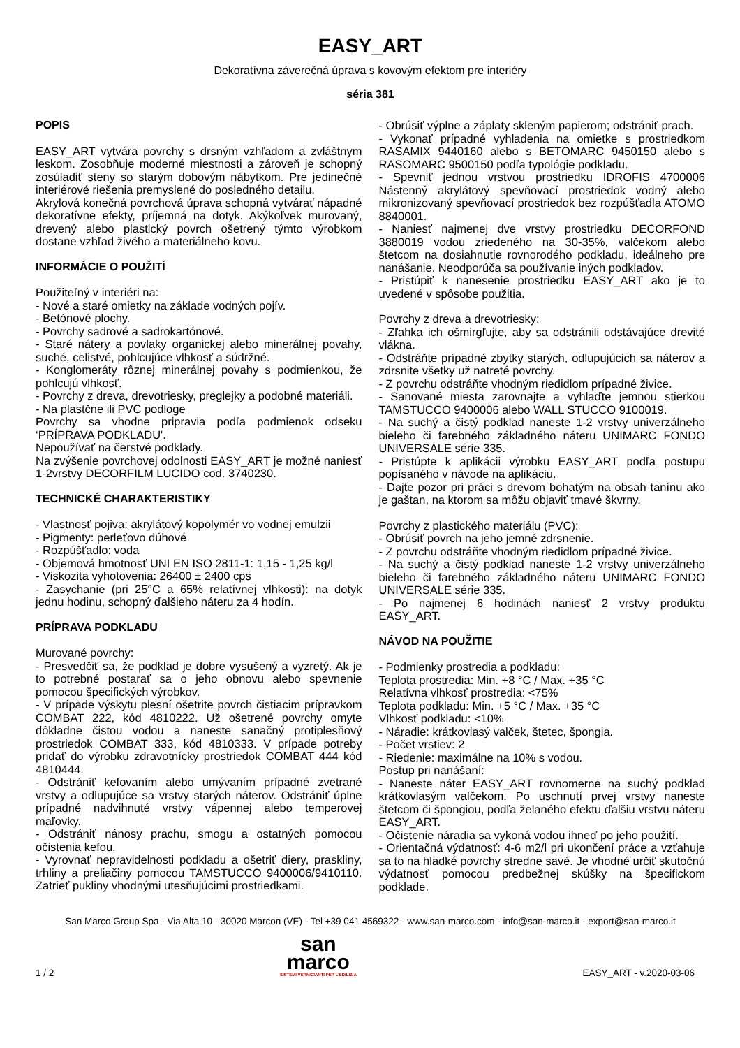EASY_ART
Dekoratívna záverečná úprava s kovovým efektom pre interiéry
séria 381
POPIS
EASY_ART vytvára povrchy s drsným vzhľadom a zvláštnym leskom. Zosobňuje moderné miestnosti a zároveň je schopný zosúladiť steny so starým dobovým nábytkom. Pre jedinečné interiérové riešenia premyslené do posledného detailu.
Akrylová konečná povrchová úprava schopná vytvárať nápadné dekoratívne efekty, príjemná na dotyk. Akýkoľvek murovaný, drevený alebo plastický povrch ošetrený týmto výrobkom dostane vzhľad živého a materiálneho kovu.
INFORMÁCIE O POUŽITÍ
Použiteľný v interiéri na:
- Nové a staré omietky na základe vodných pojív.
- Betónové plochy.
- Povrchy sadrové a sadrokartónové.
- Staré nátery a povlaky organickej alebo minerálnej povahy, suché, celistvé, pohlcujúce vlhkosť a súdržné.
- Konglomeráty rôznej minerálnej povahy s podmienkou, že pohlcujú vlhkosť.
- Povrchy z dreva, drevotriesky, preglejky a podobné materiáli.
- Na plastčne ili PVC podloge
Povrchy sa vhodne pripravia podľa podmienok odseku ‘PRÍPRAVA PODKLADU'.
Nepoužívať na čerstvé podklady.
Na zvýšenie povrchovej odolnosti EASY_ART je možné naniesť 1-2vrstvy DECORFILM LUCIDO cod. 3740230.
TECHNICKÉ CHARAKTERISTIKY
- Vlastnosť pojiva: akrylátový kopolymér vo vodnej emulzii
- Pigmenty: perleťovo dúhové
- Rozpúšťadlo: voda
- Objemová hmotnosť UNI EN ISO 2811-1: 1,15 - 1,25 kg/l
- Viskozita vyhotovenia: 26400 ± 2400 cps
- Zasychanie (pri 25°C a 65% relatívnej vlhkosti): na dotyk jednu hodinu, schopný ďalšieho náteru za 4 hodín.
PRÍPRAVA PODKLADU
Murované povrchy:
- Presvedčiť sa, že podklad je dobre vysušený a vyzretý. Ak je to potrebné postarať sa o jeho obnovu alebo spevnenie pomocou špecifických výrobkov.
- V prípade výskytu plesní ošetrite povrch čistiacim prípravkom COMBAT 222, kód 4810222. Už ošetrené povrchy omyte dôkladne čistou vodou a naneste sanačný protiplesňový prostriedok COMBAT 333, kód 4810333. V prípade potreby pridať do výrobku zdravotnícky prostriedok COMBAT 444 kód 4810444.
- Odstrániť kefovaním alebo umývaním prípadné zvetrané vrstvy a odlupujúce sa vrstvy starých náterov. Odstrániť úplne prípadné nadvihnuté vrstvy vápennej alebo temperovej maľovky.
- Odstrániť nánosy prachu, smogu a ostatných pomocou očistenia kefou.
- Vyrovnať nepravidelnosti podkladu a ošetriť diery, praskliny, trhliny a preliačiny pomocou TAMSTUCCO 9400006/9410110. Zatrieť pukliny vhodnými utesňujúcimi prostriedkami.
- Obrúsiť výplne a záplaty skleným papierom; odstrániť prach.
- Vykonať prípadné vyhladenia na omietke s prostriedkom RASAMIX 9440160 alebo s BETOMARC 9450150 alebo s RASOMARC 9500150 podľa typológie podkladu.
- Spevniť jednou vrstvou prostriedku IDROFIS 4700006 Nástenný akrylátový spevňovací prostriedok vodný alebo mikronizovaný spevňovací prostriedok bez rozpúšťadla ATOMO 8840001.
- Naniesť najmenej dve vrstvy prostriedku DECORFOND 3880019 vodou zriedeného na 30-35%, valčekom alebo štetcom na dosiahnutie rovnorodého podkladu, ideálneho pre nanášanie. Neodporúča sa používanie iných podkladov.
- Pristúpiť k nanesenie prostriedku EASY_ART ako je to uvedené v spôsobe použitia.
Povrchy z dreva a drevotriesky:
- Zľahka ich ošmirgľujte, aby sa odstránili odstávajúce drevité vlákna.
- Odstráňte prípadné zbytky starých, odlupujúcich sa náterov a zdrsnite všetky už natreté povrchy.
- Z povrchu odstráňte vhodným riedidlom prípadné živice.
- Sanované miesta zarovnajte a vyhlaďte jemnou stierkou TAMSTUCCO 9400006 alebo WALL STUCCO 9100019.
- Na suchý a čistý podklad naneste 1-2 vrstvy univerzálneho bieleho či farebného základného náteru UNIMARC FONDO UNIVERSALE série 335.
- Pristúpte k aplikácii výrobku EASY_ART podľa postupu popísaného v návode na aplikáciu.
- Dajte pozor pri práci s drevom bohatým na obsah tanínu ako je gaštan, na ktorom sa môžu objaviť tmavé škvrny.
Povrchy z plastického materiálu (PVC):
- Obrúsiť povrch na jeho jemné zdrsnenie.
- Z povrchu odstráňte vhodným riedidlom prípadné živice.
- Na suchý a čistý podklad naneste 1-2 vrstvy univerzálneho bieleho či farebného základného náteru UNIMARC FONDO UNIVERSALE série 335.
- Po najmenej 6 hodinách naniesť 2 vrstvy produktu EASY_ART.
NÁVOD NA POUŽITIE
- Podmienky prostredia a podkladu:
Teplota prostredia: Min. +8 °C / Max. +35 °C
Relatívna vlhkosť prostredia: <75%
Teplota podkladu: Min. +5 °C / Max. +35 °C
Vlhkosť podkladu: <10%
- Náradie: krátkovlasý valček, štetec, špongia.
- Počet vrstiev: 2
- Riedenie: maximálne na 10% s vodou.
Postup pri nanášaní:
- Naneste náter EASY_ART rovnomerne na suchý podklad krátkovlasým valčekom. Po uschnutí prvej vrstvy naneste štetcom či špongiou, podľa želaného efektu ďalšiu vrstvu náteru EASY_ART.
- Očistenie náradia sa vykoná vodou ihneď po jeho použití.
- Orientačná výdatnosť: 4-6 m2/l pri ukončení práce a vzťahuje sa to na hladké povrchy stredne savé. Je vhodné určiť skutočnú výdatnosť pomocou predbežnej skúšky na špecifickom podklade.
San Marco Group Spa - Via Alta 10 - 30020 Marcon (VE) - Tel +39 041 4569322 - www.san-marco.com - info@san-marco.it - export@san-marco.it
1 / 2
san
marco
SISTEMI VERNICIANTI PER L'EDILIZIA
EASY_ART - v.2020-03-06